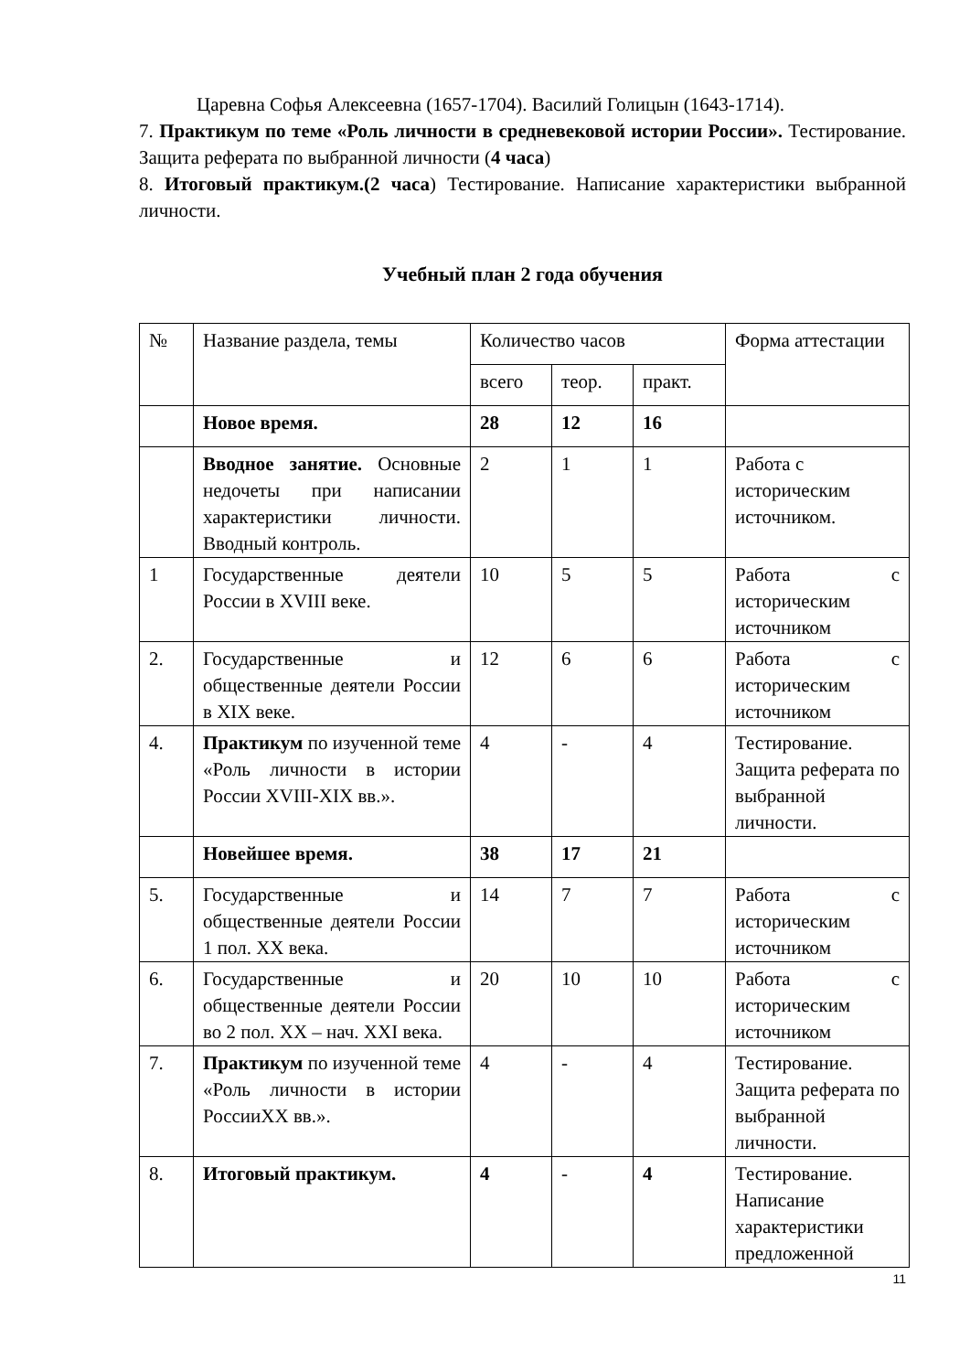Царевна Софья Алексеевна (1657-1704). Василий Голицын (1643-1714).
7. Практикум по теме «Роль личности в средневековой истории России». Тестирование. Защита реферата по выбранной личности (4 часа)
8. Итоговый практикум.(2 часа) Тестирование. Написание характеристики выбранной личности.
Учебный план 2 года обучения
| № | Название раздела, темы | Количество часов | | | Форма аттестации |
| | | всего | теор. | практ. | |
| | Новое время. | 28 | 12 | 16 | |
| | Вводное занятие. Основные недочеты при написании характеристики личности. Вводный контроль. | 2 | 1 | 1 | Работа с историческим источником. |
| 1 | Государственные деятели России в XVIII веке. | 10 | 5 | 5 | Работа с историческим источником |
| 2. | Государственные и общественные деятели России в XIX веке. | 12 | 6 | 6 | Работа с историческим источником |
| 4. | Практикум по изученной теме «Роль личности в истории России XVIII-XIX вв.». | 4 | - | 4 | Тестирование. Защита реферата по выбранной личности. |
| | Новейшее время. | 38 | 17 | 21 | |
| 5. | Государственные и общественные деятели России 1 пол. XX века. | 14 | 7 | 7 | Работа с историческим источником |
| 6. | Государственные и общественные деятели России во 2 пол. XX – нач. XXI века. | 20 | 10 | 10 | Работа с историческим источником |
| 7. | Практикум по изученной теме «Роль личности в истории РоссииXX вв.». | 4 | - | 4 | Тестирование. Защита реферата по выбранной личности. |
| 8. | Итоговый практикум. | 4 | - | 4 | Тестирование. Написание характеристики предложенной |
11